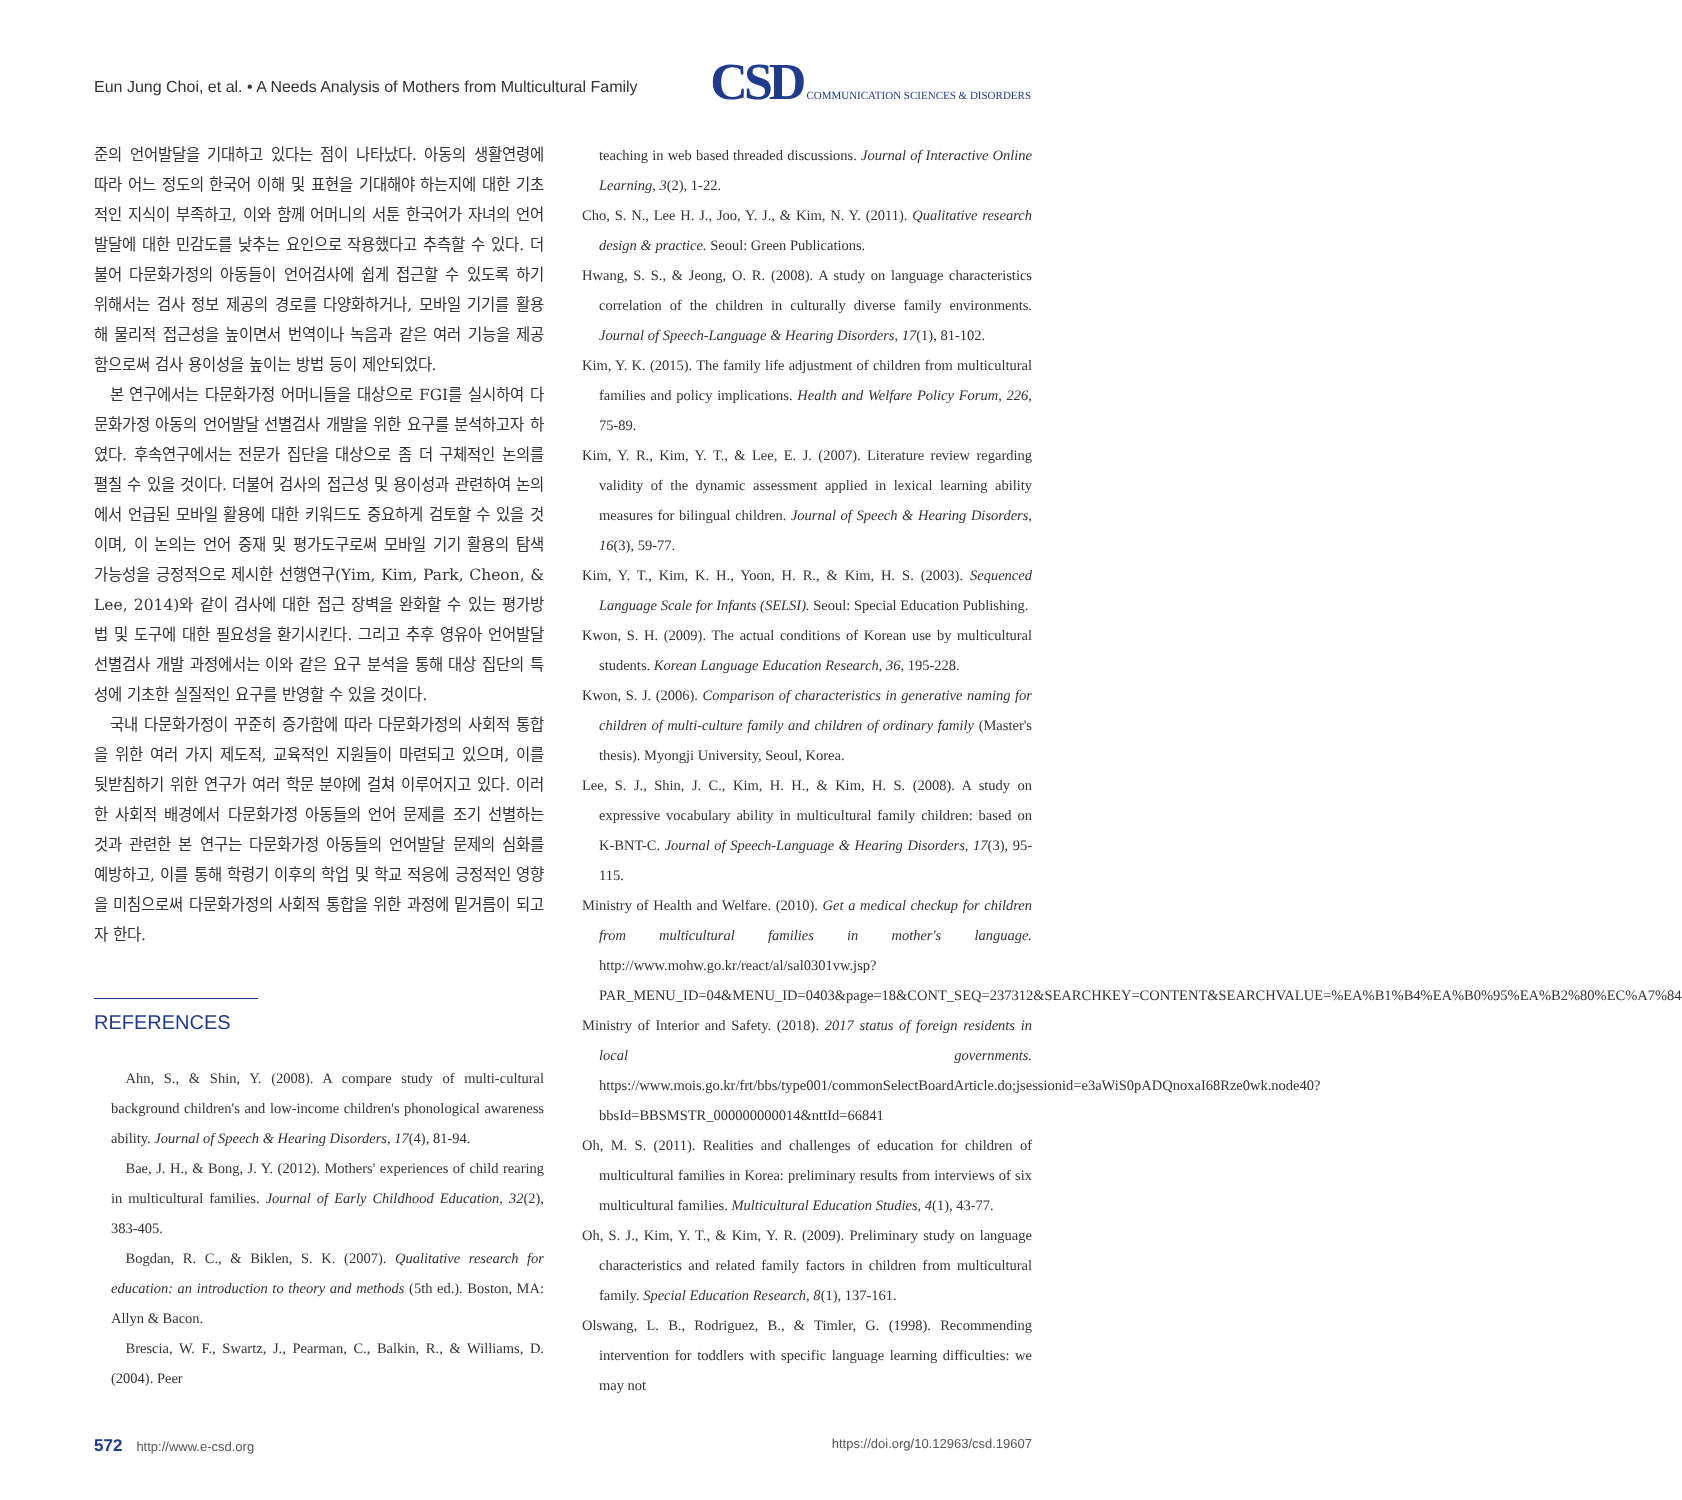Eun Jung Choi, et al. • A Needs Analysis of Mothers from Multicultural Family
CSD COMMUNICATION SCIENCES & DISORDERS
준의 언어발달을 기대하고 있다는 점이 나타났다. 아동의 생활연령에 따라 어느 정도의 한국어 이해 및 표현을 기대해야 하는지에 대한 기초적인 지식이 부족하고, 이와 함께 어머니의 서툰 한국어가 자녀의 언어발달에 대한 민감도를 낮추는 요인으로 작용했다고 추측할 수 있다. 더불어 다문화가정의 아동들이 언어검사에 쉽게 접근할 수 있도록 하기 위해서는 검사 정보 제공의 경로를 다양화하거나, 모바일 기기를 활용해 물리적 접근성을 높이면서 번역이나 녹음과 같은 여러 기능을 제공함으로써 검사 용이성을 높이는 방법 등이 제안되었다.
본 연구에서는 다문화가정 어머니들을 대상으로 FGI를 실시하여 다문화가정 아동의 언어발달 선별검사 개발을 위한 요구를 분석하고자 하였다. 후속연구에서는 전문가 집단을 대상으로 좀 더 구체적인 논의를 펼칠 수 있을 것이다. 더불어 검사의 접근성 및 용이성과 관련하여 논의에서 언급된 모바일 활용에 대한 키워드도 중요하게 검토할 수 있을 것이며, 이 논의는 언어 중재 및 평가도구로써 모바일 기기 활용의 탐색 가능성을 긍정적으로 제시한 선행연구(Yim, Kim, Park, Cheon, & Lee, 2014)와 같이 검사에 대한 접근 장벽을 완화할 수 있는 평가방법 및 도구에 대한 필요성을 환기시킨다. 그리고 추후 영유아 언어발달 선별검사 개발 과정에서는 이와 같은 요구 분석을 통해 대상 집단의 특성에 기초한 실질적인 요구를 반영할 수 있을 것이다.
국내 다문화가정이 꾸준히 증가함에 따라 다문화가정의 사회적 통합을 위한 여러 가지 제도적, 교육적인 지원들이 마련되고 있으며, 이를 뒷받침하기 위한 연구가 여러 학문 분야에 걸쳐 이루어지고 있다. 이러한 사회적 배경에서 다문화가정 아동들의 언어 문제를 조기 선별하는 것과 관련한 본 연구는 다문화가정 아동들의 언어발달 문제의 심화를 예방하고, 이를 통해 학령기 이후의 학업 및 학교 적응에 긍정적인 영향을 미침으로써 다문화가정의 사회적 통합을 위한 과정에 밑거름이 되고자 한다.
REFERENCES
Ahn, S., & Shin, Y. (2008). A compare study of multi-cultural background children's and low-income children's phonological awareness ability. Journal of Speech & Hearing Disorders, 17(4), 81-94.
Bae, J. H., & Bong, J. Y. (2012). Mothers' experiences of child rearing in multicultural families. Journal of Early Childhood Education, 32(2), 383-405.
Bogdan, R. C., & Biklen, S. K. (2007). Qualitative research for education: an introduction to theory and methods (5th ed.). Boston, MA: Allyn & Bacon.
Brescia, W. F., Swartz, J., Pearman, C., Balkin, R., & Williams, D. (2004). Peer
teaching in web based threaded discussions. Journal of Interactive Online Learning, 3(2), 1-22.
Cho, S. N., Lee H. J., Joo, Y. J., & Kim, N. Y. (2011). Qualitative research design & practice. Seoul: Green Publications.
Hwang, S. S., & Jeong, O. R. (2008). A study on language characteristics correlation of the children in culturally diverse family environments. Journal of Speech-Language & Hearing Disorders, 17(1), 81-102.
Kim, Y. K. (2015). The family life adjustment of children from multicultural families and policy implications. Health and Welfare Policy Forum, 226, 75-89.
Kim, Y. R., Kim, Y. T., & Lee, E. J. (2007). Literature review regarding validity of the dynamic assessment applied in lexical learning ability measures for bilingual children. Journal of Speech & Hearing Disorders, 16(3), 59-77.
Kim, Y. T., Kim, K. H., Yoon, H. R., & Kim, H. S. (2003). Sequenced Language Scale for Infants (SELSI). Seoul: Special Education Publishing.
Kwon, S. H. (2009). The actual conditions of Korean use by multicultural students. Korean Language Education Research, 36, 195-228.
Kwon, S. J. (2006). Comparison of characteristics in generative naming for children of multi-culture family and children of ordinary family (Master's thesis). Myongji University, Seoul, Korea.
Lee, S. J., Shin, J. C., Kim, H. H., & Kim, H. S. (2008). A study on expressive vocabulary ability in multicultural family children: based on K-BNT-C. Journal of Speech-Language & Hearing Disorders, 17(3), 95-115.
Ministry of Health and Welfare. (2010). Get a medical checkup for children from multicultural families in mother's language. http://www.mohw.go.kr/react/al/sal0301vw.jsp?PAR_MENU_ID=04&MENU_ID=0403&page=18&CONT_SEQ=237312&SEARCHKEY=CONTENT&SEARCHVALUE=%EA%B1%B4%EA%B0%95%EA%B2%80%EC%A7%84
Ministry of Interior and Safety. (2018). 2017 status of foreign residents in local governments. https://www.mois.go.kr/frt/bbs/type001/commonSelectBoardArticle.do;jsessionid=e3aWiS0pADQnoxaI68Rze0wk.node40?bbsId=BBSMSTR_000000000014&nttId=66841
Oh, M. S. (2011). Realities and challenges of education for children of multicultural families in Korea: preliminary results from interviews of six multicultural families. Multicultural Education Studies, 4(1), 43-77.
Oh, S. J., Kim, Y. T., & Kim, Y. R. (2009). Preliminary study on language characteristics and related family factors in children from multicultural family. Special Education Research, 8(1), 137-161.
Olswang, L. B., Rodriguez, B., & Timler, G. (1998). Recommending intervention for toddlers with specific language learning difficulties: we may not
572 http://www.e-csd.org https://doi.org/10.12963/csd.19607